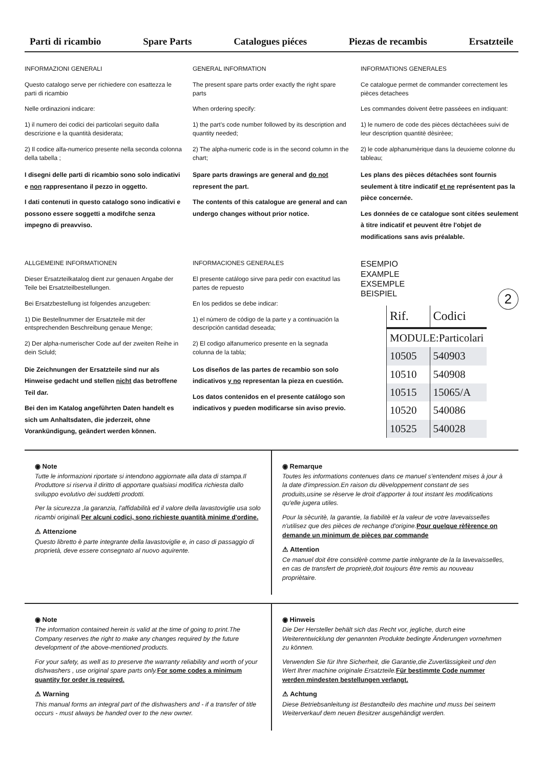Parti di ricambio Spare Parts Catalogues piéces Piezas de recambis Ersatzteile
INFORMAZIONI GENERALI
Questo catalogo serve per richiedere con esattezza le parti di ricambio
Nelle ordinazioni indicare:
1) il numero dei codici dei particolari seguito dalla descrizione e la quantità desiderata;
2) Il codice alfa-numerico presente nella seconda colonna della tabella ;
I disegni delle parti di ricambio sono solo indicativi e non rappresentano il pezzo in oggetto.
I dati contenuti in questo catalogo sono indicativi e possono essere soggetti a modifche senza impegno di preavviso.
GENERAL INFORMATION
The present spare parts order exactly the right spare parts
When ordering specify:
1) the part's code number followed by its description and quantity needed;
2) The alpha-numeric code is in the second column in the chart;
Spare parts drawings are general and do not represent the part.
The contents of this catalogue are general and can undergo changes without prior notice.
INFORMATIONS GENERALES
Ce catalogue permet de commander correctement les pièces detachees
Les commandes doivent êetre passéees en indiquant:
1) le numero de code des pièces déctachéees suivi de leur description quantitè dèsirèee;
2) le code alphanumèrique dans la deuxieme colonne du tableau;
Les plans des pièces détachées sont fournis seulement à titre indicatif et ne représentent pas la pièce concernée.
Les données de ce catalogue sont citées seulement à titre indicatif et peuvent être l'objet de modifications sans avis préalable.
ALLGEMEINE INFORMATIONEN
Dieser Ersatzteilkatalog dient zur genauen Angabe der Teile bei Ersatzteilbestellungen.
Bei Ersatzbestellung ist folgendes anzugeben:
1) Die Bestellnummer der Ersatzteile mit der entsprechenden Beschreibung genaue Menge;
2) Der alpha-numerischer Code auf der zweiten Reihe in dein Scluld;
Die Zeichnungen der Ersatzteile sind nur als Hinweise gedacht und stellen nicht das betroffene Teil dar.
Bei den im Katalog angeführten Daten handelt es sich um Anhaltsdaten, die jederzeit, ohne Vorankündigung, geändert werden können.
INFORMACIONES GENERALES
El presente catálogo sirve para pedir con exactitud las partes de repuesto
En los pedidos se debe indicar:
1) el número de código de la parte y a continuación la descripción cantidad deseada;
2) El codigo alfanumerico presente en la segnada colunna de la tabla;
Los diseños de las partes de recambio son solo indicativos y no representan la pieza en cuestión.
Los datos contenidos en el presente catálogo son indicativos y pueden modificarse sin aviso previo.
ESEMPIO
EXAMPLE
EXSEMPLE
BEISPIEL 2
| Rif. | Codici |
| --- | --- |
| MODULE:Particolari | |
| 10505 | 540903 |
| 10510 | 540908 |
| 10515 | 15065/A |
| 10520 | 540086 |
| 10525 | 540028 |
◉ Note
Tutte le informazioni riportate si intendono aggiornate alla data di stampa.Il Produttore si riserva il diritto di apportare qualsiasi modifica richiesta dallo sviluppo evolutivo dei suddetti prodotti.
Per la sicurezza ,la garanzia, l'affidabilità ed il valore della lavastoviglie usa solo ricambi originali.Per alcuni codici, sono richieste quantità minime d'ordine.
⚠ Attenzione
Questo libretto è parte integrante della lavastoviglie e, in caso di passaggio di proprietà, deve essere consegnato al nuovo aquirente.
◉ Remarque
Toutes les informations contenues dans ce manuel s'entendent mises à jour à la date d'impression.En raison du dèveloppement constant de ses produits,usine se rèserve le droit d'apporter à tout instant les modifications qu'elle jugera utiles.
Pour la sècuritè, la garantie, la fiabilitè et la valeur de votre lavevaisselles n'utilisez que des pièces de rechange d'origine.Pour quelque rèfèrence on demande un minimum de pièces par commande
⚠ Attention
Ce manuel doit être considèrè comme partie intègrante de la la lavevaisselles, en cas de transfert de proprietè,doit toujours être remis au nouveau propriètaire.
◉ Note
The information contained herein is valid at the time of going to print.The Company reserves the right to make any changes required by the future development of the above-mentioned products.
For your safety, as well as to preserve the warranty reliability and worth of your dishwashers , use original spare parts only.For some codes a minimum quantity for order is required.
⚠ Warning
This manual forms an integral part of the dishwashers and - if a transfer of title occurs - must always be handed over to the new owner.
◉ Hinweis
Die Der Hersteller behält sich das Recht vor, jegliche, durch eine Weiterentwicklung der genannten Produkte bedingte Änderungen vornehmen zu können.
Verwenden Sie für Ihre Sicherheit, die Garantie,die Zuverlässigkeit und den Wert Ihrer machine originale Ersatzteile.Für bestimmte Code nummer werden mindesten bestellungen verlangt.
⚠ Achtung
Diese Betriebsanleitung ist Bestandteilo des machine und muss bei seinem Weiterverkauf dem neuen Besitzer ausgehändigt werden.